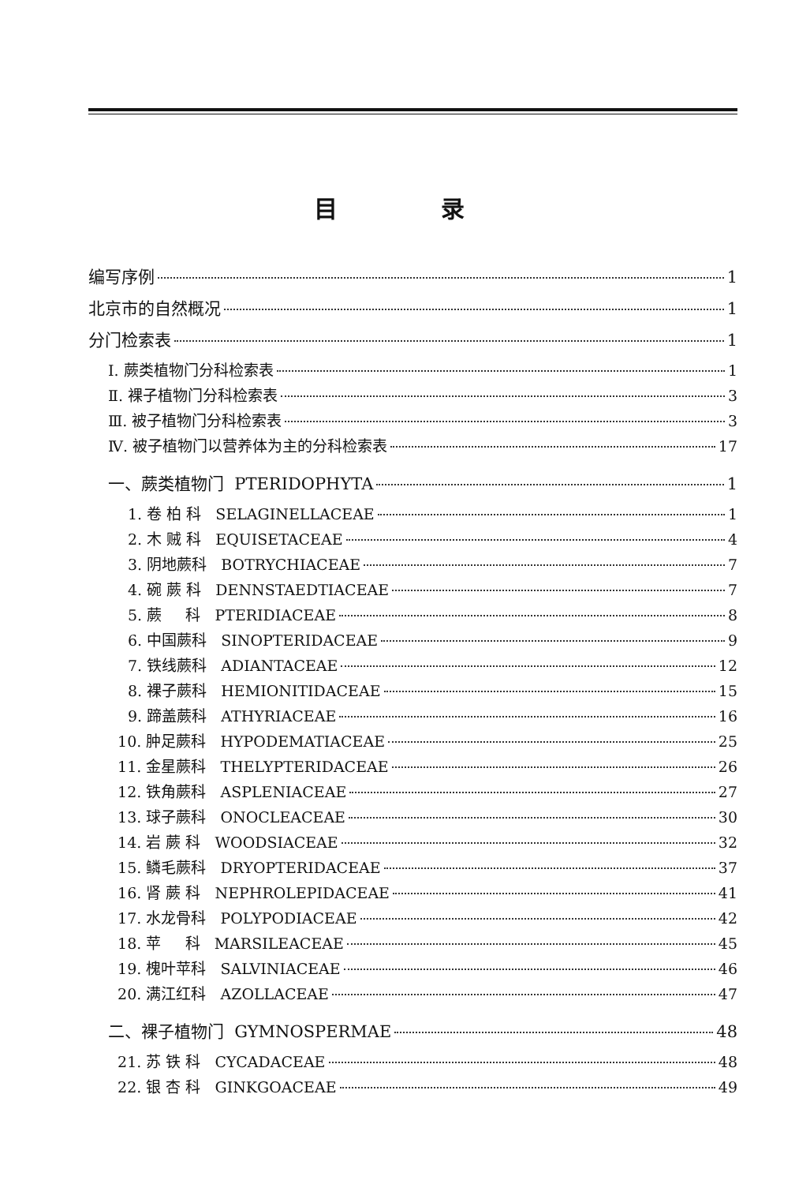目 录
编写序例 1
北京市的自然概况 1
分门检索表 1
Ⅰ. 蕨类植物门分科检索表 1
Ⅱ. 裸子植物门分科检索表 3
Ⅲ. 被子植物门分科检索表 3
Ⅳ. 被子植物门以营养体为主的分科检索表 17
一、蕨类植物门 PTERIDOPHYTA 1
1. 卷 柏 科 SELAGINELLACEAE 1
2. 木 贼 科 EQUISETACEAE 4
3. 阴地蕨科 BOTRYCHIACEAE 7
4. 碗 蕨 科 DENNSTAEDTIACEAE 7
5. 蕨 科 PTERIDIACEAE 8
6. 中国蕨科 SINOPTERIDACEAE 9
7. 铁线蕨科 ADIANTACEAE 12
8. 裸子蕨科 HEMIONITIDACEAE 15
9. 蹄盖蕨科 ATHYRIACEAE 16
10. 肿足蕨科 HYPODEMATIACEAE 25
11. 金星蕨科 THELYPTERIDACEAE 26
12. 铁角蕨科 ASPLENIACEAE 27
13. 球子蕨科 ONOCLEACEAE 30
14. 岩 蕨 科 WOODSIACEAE 32
15. 鳞毛蕨科 DRYOPTERIDACEAE 37
16. 肾 蕨 科 NEPHROLEPIDACEAE 41
17. 水龙骨科 POLYPODIACEAE 42
18. 苹 科 MARSILEACEAE 45
19. 槐叶苹科 SALVINIACEAE 46
20. 满江红科 AZOLLACEAE 47
二、裸子植物门 GYMNOSPERMAE 48
21. 苏 铁 科 CYCADACEAE 48
22. 银 杏 科 GINKGOACEAE 49